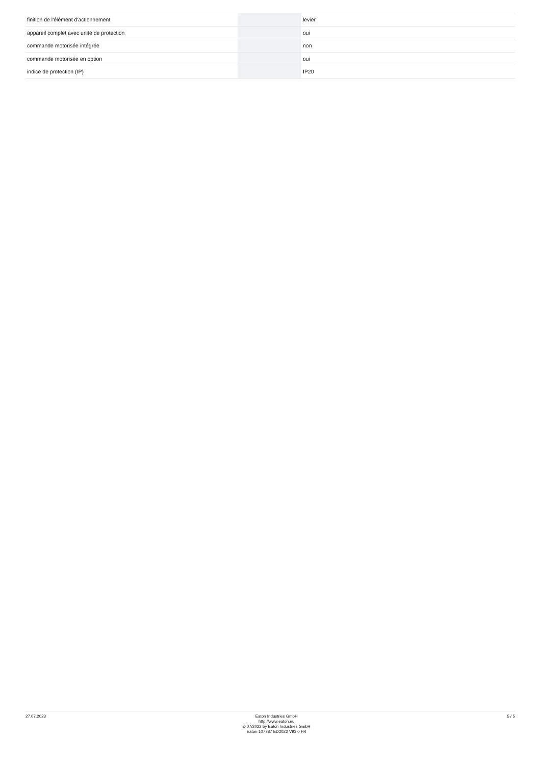| finition de l'élément d'actionnement | | | levier |
| appareil complet avec unité de protection | | | oui |
| commande motorisée intégrée | | | non |
| commande motorisée en option | | | oui |
| indice de protection (IP) | | | IP20 |
27.07.2023
Eaton Industries GmbH
http://www.eaton.eu
© 07/2022 by Eaton Industries GmbH
Eaton 107787 ED2022 V93.0 FR
5 / 5